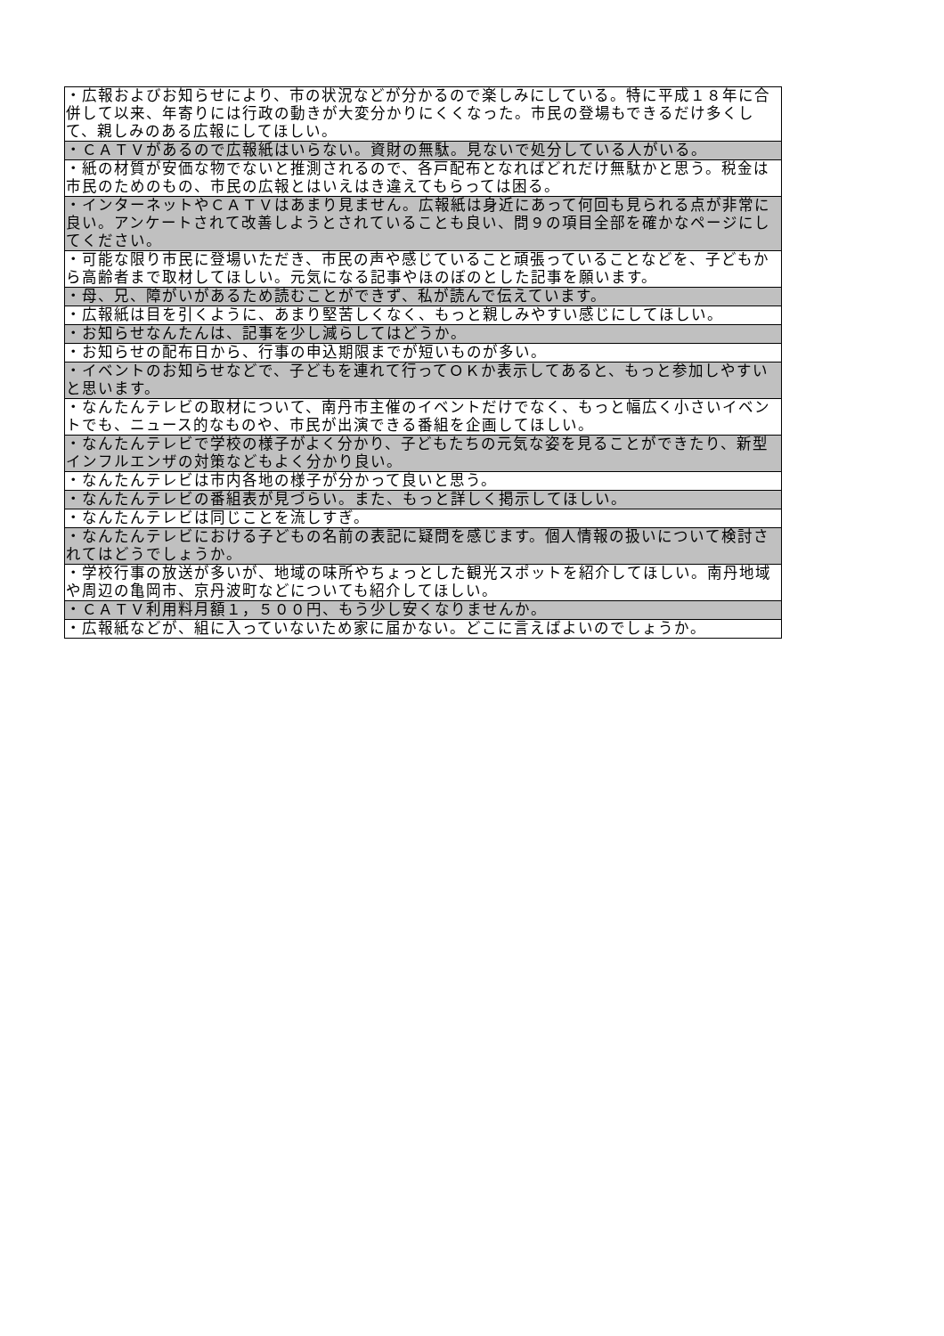| ・広報およびお知らせにより、市の状況などが分かるので楽しみにしている。特に平成１８年に合併して以来、年寄りには行政の動きが大変分かりにくくなった。市民の登場もできるだけ多くして、親しみのある広報にしてほしい。 |
| ・ＣＡＴＶがあるので広報紙はいらない。資財の無駄。見ないで処分している人がいる。 |
| ・紙の材質が安価な物でないと推測されるので、各戸配布となればどれだけ無駄かと思う。税金は市民のためのもの、市民の広報とはいえはき違えてもらっては困る。 |
| ・インターネットやＣＡＴＶはあまり見ません。広報紙は身近にあって何回も見られる点が非常に良い。アンケートされて改善しようとされていることも良い、問９の項目全部を確かなページにしてください。 |
| ・可能な限り市民に登場いただき、市民の声や感じていること頑張っていることなどを、子どもから高齢者まで取材してほしい。元気になる記事やほのぼのとした記事を願います。 |
| ・母、兄、障がいがあるため読むことができず、私が読んで伝えています。 |
| ・広報紙は目を引くように、あまり堅苦しくなく、もっと親しみやすい感じにしてほしい。 |
| ・お知らせなんたんは、記事を少し減らしてはどうか。 |
| ・お知らせの配布日から、行事の申込期限までが短いものが多い。 |
| ・イベントのお知らせなどで、子どもを連れて行ってＯＫか表示してあると、もっと参加しやすいと思います。 |
| ・なんたんテレビの取材について、南丹市主催のイベントだけでなく、もっと幅広く小さいイベントでも、ニュース的なものや、市民が出演できる番組を企画してほしい。 |
| ・なんたんテレビで学校の様子がよく分かり、子どもたちの元気な姿を見ることができたり、新型インフルエンザの対策などもよく分かり良い。 |
| ・なんたんテレビは市内各地の様子が分かって良いと思う。 |
| ・なんたんテレビの番組表が見づらい。また、もっと詳しく掲示してほしい。 |
| ・なんたんテレビは同じことを流しすぎ。 |
| ・なんたんテレビにおける子どもの名前の表記に疑問を感じます。個人情報の扱いについて検討されてはどうでしょうか。 |
| ・学校行事の放送が多いが、地域の味所やちょっとした観光スポットを紹介してほしい。南丹地域や周辺の亀岡市、京丹波町などについても紹介してほしい。 |
| ・ＣＡＴＶ利用料月額１，５００円、もう少し安くなりませんか。 |
| ・広報紙などが、組に入っていないため家に届かない。どこに言えばよいのでしょうか。 |